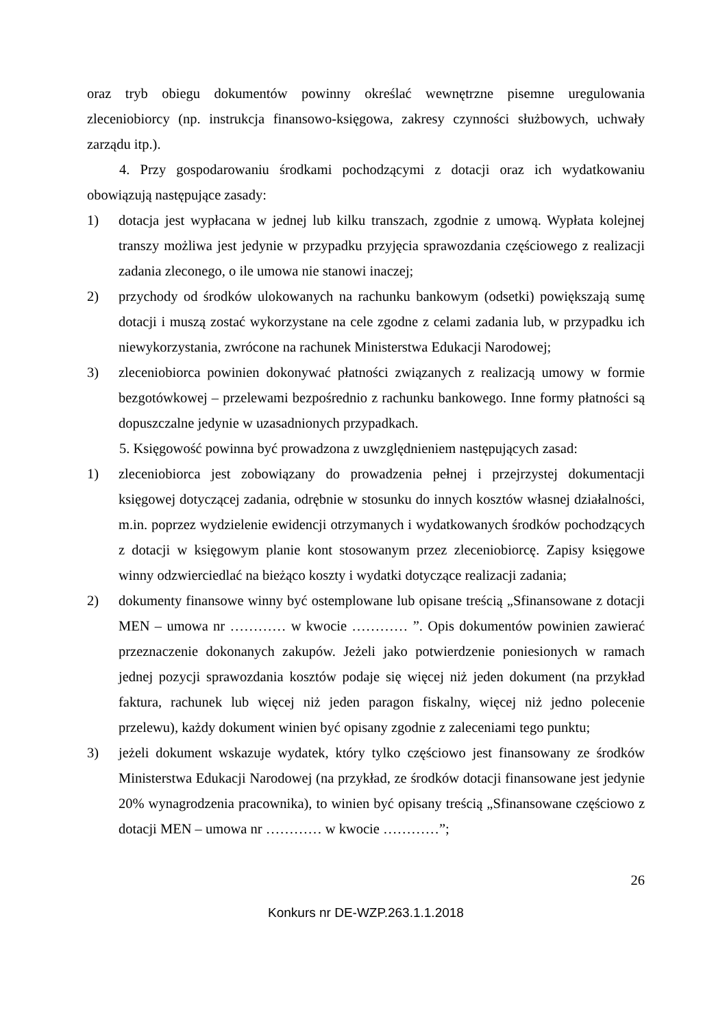oraz tryb obiegu dokumentów powinny określać wewnętrzne pisemne uregulowania zleceniobiorcy (np. instrukcja finansowo-księgowa, zakresy czynności służbowych, uchwały zarządu itp.).
4. Przy gospodarowaniu środkami pochodzącymi z dotacji oraz ich wydatkowaniu obowiązują następujące zasady:
1) dotacja jest wypłacana w jednej lub kilku transzach, zgodnie z umową. Wypłata kolejnej transzy możliwa jest jedynie w przypadku przyjęcia sprawozdania częściowego z realizacji zadania zleconego, o ile umowa nie stanowi inaczej;
2) przychody od środków ulokowanych na rachunku bankowym (odsetki) powiększają sumę dotacji i muszą zostać wykorzystane na cele zgodne z celami zadania lub, w przypadku ich niewykorzystania, zwrócone na rachunek Ministerstwa Edukacji Narodowej;
3) zleceniobiorca powinien dokonywać płatności związanych z realizacją umowy w formie bezgotówkowej – przelewami bezpośrednio z rachunku bankowego. Inne formy płatności są dopuszczalne jedynie w uzasadnionych przypadkach.
5. Księgowość powinna być prowadzona z uwzględnieniem następujących zasad:
1) zleceniobiorca jest zobowiązany do prowadzenia pełnej i przejrzystej dokumentacji księgowej dotyczącej zadania, odrębnie w stosunku do innych kosztów własnej działalności, m.in. poprzez wydzielenie ewidencji otrzymanych i wydatkowanych środków pochodzących z dotacji w księgowym planie kont stosowanym przez zleceniobiorcę. Zapisy księgowe winny odzwierciedlać na bieżąco koszty i wydatki dotyczące realizacji zadania;
2) dokumenty finansowe winny być ostemplowane lub opisane treścią „Sfinansowane z dotacji MEN – umowa nr ………… w kwocie ………… ”. Opis dokumentów powinien zawierać przeznaczenie dokonanych zakupów. Jeżeli jako potwierdzenie poniesionych w ramach jednej pozycji sprawozdania kosztów podaje się więcej niż jeden dokument (na przykład faktura, rachunek lub więcej niż jeden paragon fiskalny, więcej niż jedno polecenie przelewu), każdy dokument winien być opisany zgodnie z zaleceniami tego punktu;
3) jeżeli dokument wskazuje wydatek, który tylko częściowo jest finansowany ze środków Ministerstwa Edukacji Narodowej (na przykład, ze środków dotacji finansowane jest jedynie 20% wynagrodzenia pracownika), to winien być opisany treścią „Sfinansowane częściowo z dotacji MEN – umowa nr ………… w kwocie …………”;
26
Konkurs nr DE-WZP.263.1.1.2018